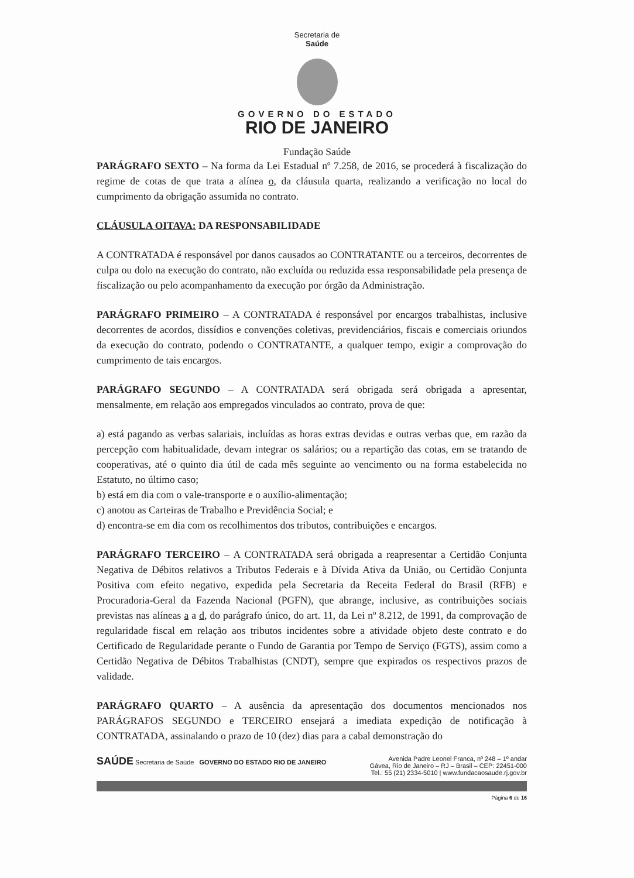Secretaria de
Saúde
GOVERNO DO ESTADO
RIO DE JANEIRO
Fundação Saúde
PARÁGRAFO SEXTO – Na forma da Lei Estadual nº 7.258, de 2016, se procederá à fiscalização do regime de cotas de que trata a alínea o, da cláusula quarta, realizando a verificação no local do cumprimento da obrigação assumida no contrato.
CLÁUSULA OITAVA: DA RESPONSABILIDADE
A CONTRATADA é responsável por danos causados ao CONTRATANTE ou a terceiros, decorrentes de culpa ou dolo na execução do contrato, não excluída ou reduzida essa responsabilidade pela presença de fiscalização ou pelo acompanhamento da execução por órgão da Administração.
PARÁGRAFO PRIMEIRO – A CONTRATADA é responsável por encargos trabalhistas, inclusive decorrentes de acordos, dissídios e convenções coletivas, previdenciários, fiscais e comerciais oriundos da execução do contrato, podendo o CONTRATANTE, a qualquer tempo, exigir a comprovação do cumprimento de tais encargos.
PARÁGRAFO SEGUNDO – A CONTRATADA será obrigada será obrigada a apresentar, mensalmente, em relação aos empregados vinculados ao contrato, prova de que:
a) está pagando as verbas salariais, incluídas as horas extras devidas e outras verbas que, em razão da percepção com habitualidade, devam integrar os salários; ou a repartição das cotas, em se tratando de cooperativas, até o quinto dia útil de cada mês seguinte ao vencimento ou na forma estabelecida no Estatuto, no último caso;
b) está em dia com o vale-transporte e o auxílio-alimentação;
c) anotou as Carteiras de Trabalho e Previdência Social; e
d) encontra-se em dia com os recolhimentos dos tributos, contribuições e encargos.
PARÁGRAFO TERCEIRO – A CONTRATADA será obrigada a reapresentar a Certidão Conjunta Negativa de Débitos relativos a Tributos Federais e à Dívida Ativa da União, ou Certidão Conjunta Positiva com efeito negativo, expedida pela Secretaria da Receita Federal do Brasil (RFB) e Procuradoria-Geral da Fazenda Nacional (PGFN), que abrange, inclusive, as contribuições sociais previstas nas alíneas a a d, do parágrafo único, do art. 11, da Lei nº 8.212, de 1991, da comprovação de regularidade fiscal em relação aos tributos incidentes sobre a atividade objeto deste contrato e do Certificado de Regularidade perante o Fundo de Garantia por Tempo de Serviço (FGTS), assim como a Certidão Negativa de Débitos Trabalhistas (CNDT), sempre que expirados os respectivos prazos de validade.
PARÁGRAFO QUARTO – A ausência da apresentação dos documentos mencionados nos PARÁGRAFOS SEGUNDO e TERCEIRO ensejará a imediata expedição de notificação à CONTRATADA, assinalando o prazo de 10 (dez) dias para a cabal demonstração do
SAÚDE Secretaria de Saúde GOVERNO DO ESTADO RIO DE JANEIRO
Avenida Padre Leonel Franca, nº 248 – 1º andar
Gávea, Rio de Janeiro – RJ – Brasil – CEP: 22451-000
Tel.: 55 (21) 2334-5010 | www.fundacaosaude.rj.gov.br
Página 6 de 16